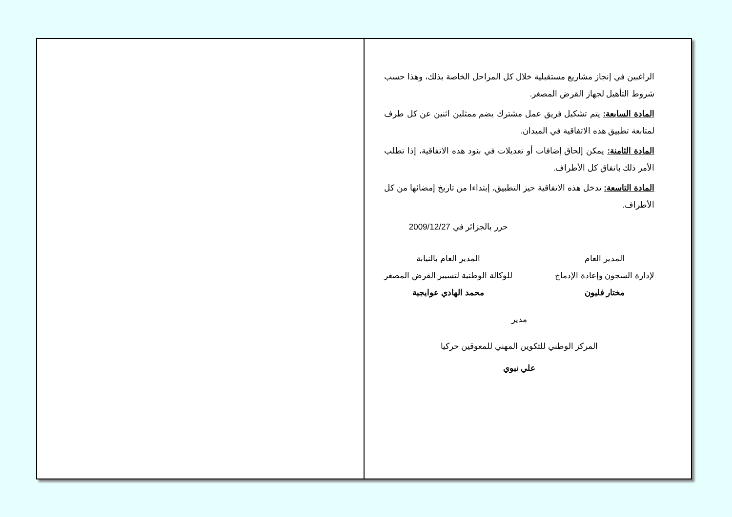الراغبين في إنجاز مشاريع مستقبلية خلال كل المراحل الخاصة بذلك، وهذا حسب شروط التأهيل لجهاز القرض المصغر.
المادة السابعة: يتم تشكيل فريق عمل مشترك يضم ممثلين اثنين عن كل طرف لمتابعة تطبيق هذه الاتفاقية في الميدان.
المادة الثامنة: يمكن إلحاق إضافات أو تعديلات في بنود هذه الاتفاقية، إذا تطلب الأمر ذلك باتفاق كل الأطراف.
المادة التاسعة: تدخل هذه الاتفاقية حيز التطبيق، إبتداءا من تاريخ إمضائها من كل الأطراف.
حرر بالجزائر في 2009/12/27
المدير العام
لإدارة السجون وإعادة الإدماج
مختار فليون
المدير العام بالنيابة
للوكالة الوطنية لتسيير القرض المصغر
محمد الهادي عوايجية
مدير
المركز الوطني للتكوين المهني للمعوقين حركيا
علي نبوي